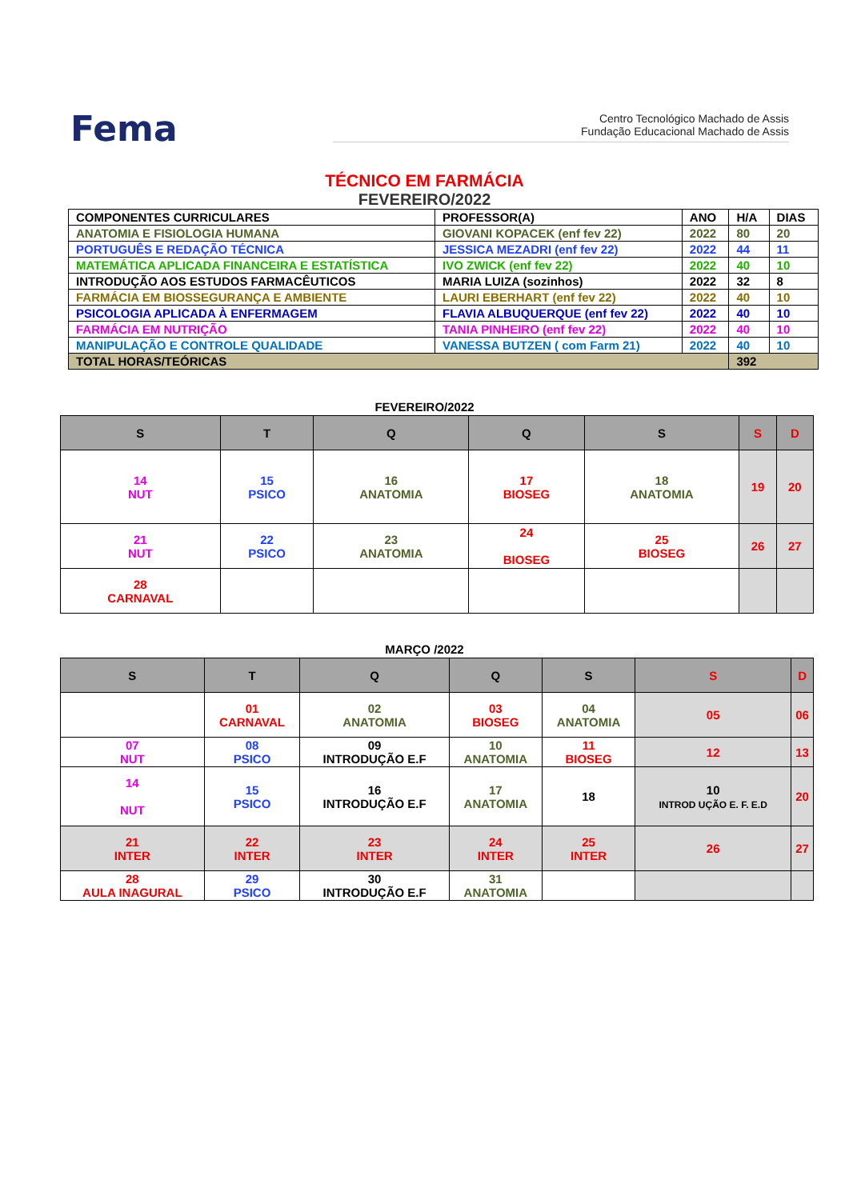Fema
Centro Tecnológico Machado de Assis
Fundação Educacional Machado de Assis
TÉCNICO EM FARMÁCIA
FEVEREIRO/2022
| COMPONENTES CURRICULARES | PROFESSOR(A) | ANO | H/A | DIAS |
| ANATOMIA E FISIOLOGIA HUMANA | GIOVANI KOPACEK (enf fev 22) | 2022 | 80 | 20 |
| PORTUGUÊS E REDAÇÃO TÉCNICA | JESSICA MEZADRI (enf fev 22) | 2022 | 44 | 11 |
| MATEMÁTICA APLICADA FINANCEIRA E ESTATÍSTICA | IVO ZWICK (enf fev 22) | 2022 | 40 | 10 |
| INTRODUÇÃO AOS ESTUDOS FARMACÊUTICOS | MARIA LUIZA (sozinhos) | 2022 | 32 | 8 |
| FARMÁCIA EM BIOSSEGURANÇA E AMBIENTE | LAURI EBERHART (enf fev 22) | 2022 | 40 | 10 |
| PSICOLOGIA APLICADA À ENFERMAGEM | FLAVIA ALBUQUERQUE (enf fev 22) | 2022 | 40 | 10 |
| FARMÁCIA EM NUTRIÇÃO | TANIA PINHEIRO (enf fev 22) | 2022 | 40 | 10 |
| MANIPULAÇÃO E CONTROLE QUALIDADE | VANESSA BUTZEN ( com Farm 21) | 2022 | 40 | 10 |
| TOTAL HORAS/TEÓRICAS | | | 392 | |
FEVEREIRO/2022
| S | T | Q | Q | S | S | D |
| --- | --- | --- | --- | --- | --- | --- |
| 14 NUT | 15 PSICO | 16 ANATOMIA | 17 BIOSEG | 18 ANATOMIA | 19 | 20 |
| 21 NUT | 22 PSICO | 23 ANATOMIA | 24 BIOSEG | 25 BIOSEG | 26 | 27 |
| 28 CARNAVAL | | | | | | |
MARÇO /2022
| S | T | Q | Q | S | S | D |
| --- | --- | --- | --- | --- | --- | --- |
| | 01 CARNAVAL | 02 ANATOMIA | 03 BIOSEG | 04 ANATOMIA | 05 | 06 |
| 07 NUT | 08 PSICO | 09 INTRODUÇÃO E.F | 10 ANATOMIA | 11 BIOSEG | 12 | 13 |
| 14 NUT | 15 PSICO | 16 INTRODUÇÃO E.F | 17 ANATOMIA | 18 | 10 INTROD UÇÃO E. F. E.D | 20 |
| 21 INTER | 22 INTER | 23 INTER | 24 INTER | 25 INTER | 26 | 27 |
| 28 AULA INAGURAL | 29 PSICO | 30 INTRODUÇÃO E.F | 31 ANATOMIA | | | |